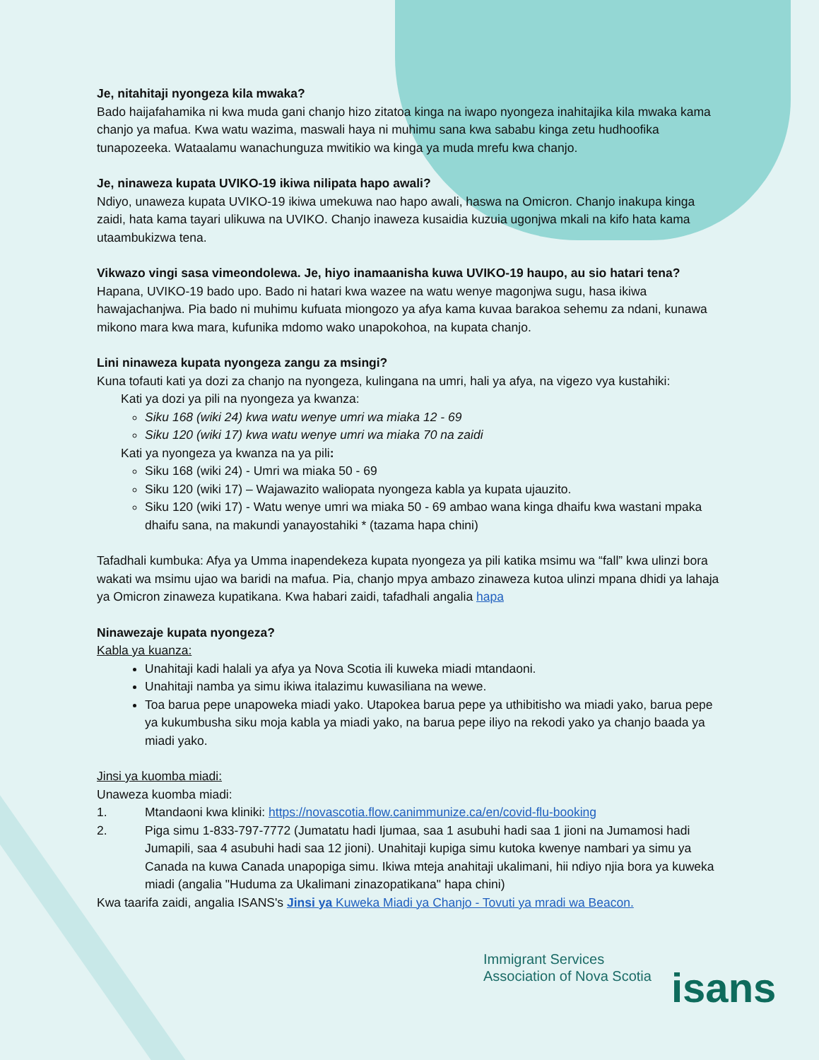Je, nitahitaji nyongeza kila mwaka?
Bado haijafahamika ni kwa muda gani chanjo hizo zitatoa kinga na iwapo nyongeza inahitajika kila mwaka kama chanjo ya mafua. Kwa watu wazima, maswali haya ni muhimu sana kwa sababu kinga zetu hudhoofika tunapozeeka. Wataalamu wanachunguza mwitikio wa kinga ya muda mrefu kwa chanjo.
Je, ninaweza kupata UVIKO-19 ikiwa nilipata hapo awali?
Ndiyo, unaweza kupata UVIKO-19 ikiwa umekuwa nao hapo awali, haswa na Omicron. Chanjo inakupa kinga zaidi, hata kama tayari ulikuwa na UVIKO. Chanjo inaweza kusaidia kuzuia ugonjwa mkali na kifo hata kama utaambukizwa tena.
Vikwazo vingi sasa vimeondolewa. Je, hiyo inamaanisha kuwa UVIKO-19 haupo, au sio hatari tena?
Hapana, UVIKO-19 bado upo. Bado ni hatari kwa wazee na watu wenye magonjwa sugu, hasa ikiwa hawajachanjwa. Pia bado ni muhimu kufuata miongozo ya afya kama kuvaa barakoa sehemu za ndani, kunawa mikono mara kwa mara, kufunika mdomo wako unapokohoa, na kupata chanjo.
Lini ninaweza kupata nyongeza zangu za msingi?
Kuna tofauti kati ya dozi za chanjo na nyongeza, kulingana na umri, hali ya afya, na vigezo vya kustahiki:
Kati ya dozi ya pili na nyongeza ya kwanza:
Siku 168 (wiki 24) kwa watu wenye umri wa miaka 12 - 69
Siku 120 (wiki 17) kwa watu wenye umri wa miaka 70 na zaidi
Kati ya nyongeza ya kwanza na ya pili:
Siku 168 (wiki 24) - Umri wa miaka 50 - 69
Siku 120 (wiki 17) – Wajawazito waliopata nyongeza kabla ya kupata ujauzito.
Siku 120 (wiki 17) - Watu wenye umri wa miaka 50 - 69 ambao wana kinga dhaifu kwa wastani mpaka dhaifu sana, na makundi yanayostahiki * (tazama hapa chini)
Tafadhali kumbuka: Afya ya Umma inapendekeza kupata nyongeza ya pili katika msimu wa “fall” kwa ulinzi bora wakati wa msimu ujao wa baridi na mafua. Pia, chanjo mpya ambazo zinaweza kutoa ulinzi mpana dhidi ya lahaja ya Omicron zinaweza kupatikana. Kwa habari zaidi, tafadhali angalia hapa
Ninawezaje kupata nyongeza?
Kabla ya kuanza:
Unahitaji kadi halali ya afya ya Nova Scotia ili kuweka miadi mtandaoni.
Unahitaji namba ya simu ikiwa italazimu kuwasiliana na wewe.
Toa barua pepe unapoweka miadi yako. Utapokea barua pepe ya uthibitisho wa miadi yako, barua pepe ya kukumbusha siku moja kabla ya miadi yako, na barua pepe iliyo na rekodi yako ya chanjo baada ya miadi yako.
Jinsi ya kuomba miadi:
Unaweza kuomba miadi:
1. Mtandaoni kwa kliniki: https://novascotia.flow.canimmunize.ca/en/covid-flu-booking
2. Piga simu 1-833-797-7772 (Jumatatu hadi Ijumaa, saa 1 asubuhi hadi saa 1 jioni na Jumamosi hadi Jumapili, saa 4 asubuhi hadi saa 12 jioni). Unahitaji kupiga simu kutoka kwenye nambari ya simu ya Canada na kuwa Canada unapopiga simu. Ikiwa mteja anahitaji ukalimani, hii ndiyo njia bora ya kuweka miadi (angalia "Huduma za Ukalimani zinazopatikana" hapa chini)
Kwa taarifa zaidi, angalia ISANS's Jinsi ya Kuweka Miadi ya Chanjo - Tovuti ya mradi wa Beacon.
Immigrant Services
Association of Nova Scotia
isans